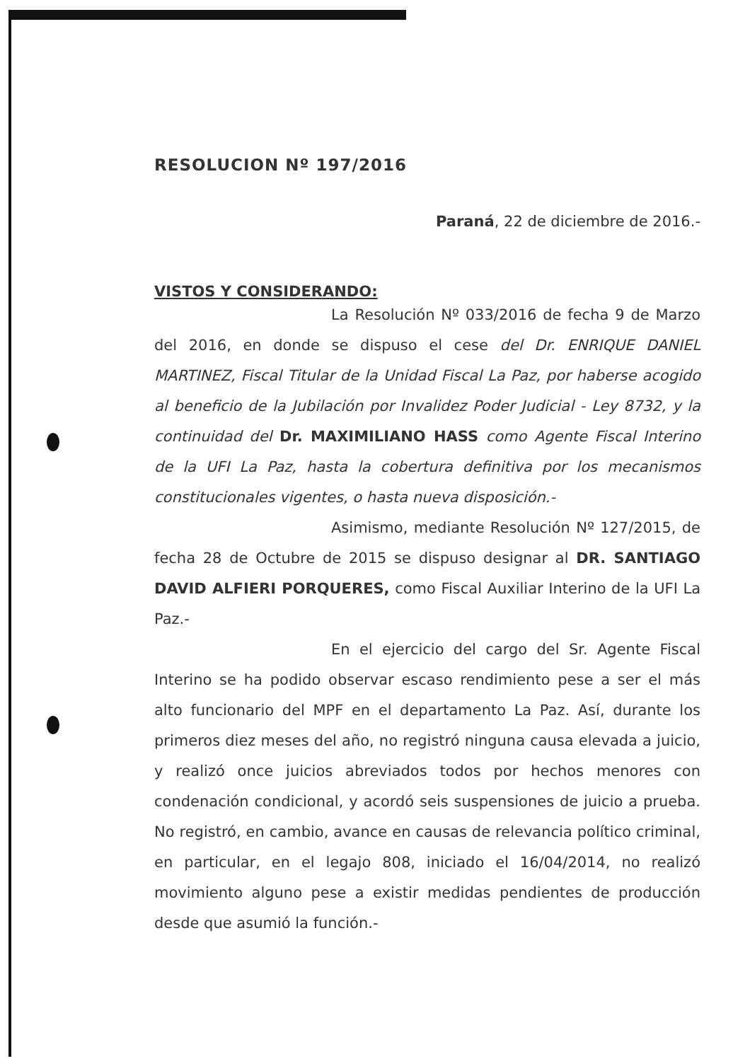RESOLUCION Nº 197/2016
Paraná, 22 de diciembre de 2016.-
VISTOS Y CONSIDERANDO:
La Resolución Nº 033/2016 de fecha 9 de Marzo del 2016, en donde se dispuso el cese del Dr. ENRIQUE DANIEL MARTINEZ, Fiscal Titular de la Unidad Fiscal La Paz, por haberse acogido al beneficio de la Jubilación por Invalidez Poder Judicial - Ley 8732, y la continuidad del Dr. MAXIMILIANO HASS como Agente Fiscal Interino de la UFI La Paz, hasta la cobertura definitiva por los mecanismos constitucionales vigentes, o hasta nueva disposición.-
Asimismo, mediante Resolución Nº 127/2015, de fecha 28 de Octubre de 2015 se dispuso designar al DR. SANTIAGO DAVID ALFIERI PORQUERES, como Fiscal Auxiliar Interino de la UFI La Paz.-
En el ejercicio del cargo del Sr. Agente Fiscal Interino se ha podido observar escaso rendimiento pese a ser el más alto funcionario del MPF en el departamento La Paz. Así, durante los primeros diez meses del año, no registró ninguna causa elevada a juicio, y realizó once juicios abreviados todos por hechos menores con condenación condicional, y acordó seis suspensiones de juicio a prueba. No registró, en cambio, avance en causas de relevancia político criminal, en particular, en el legajo 808, iniciado el 16/04/2014, no realizó movimiento alguno pese a existir medidas pendientes de producción desde que asumió la función.-